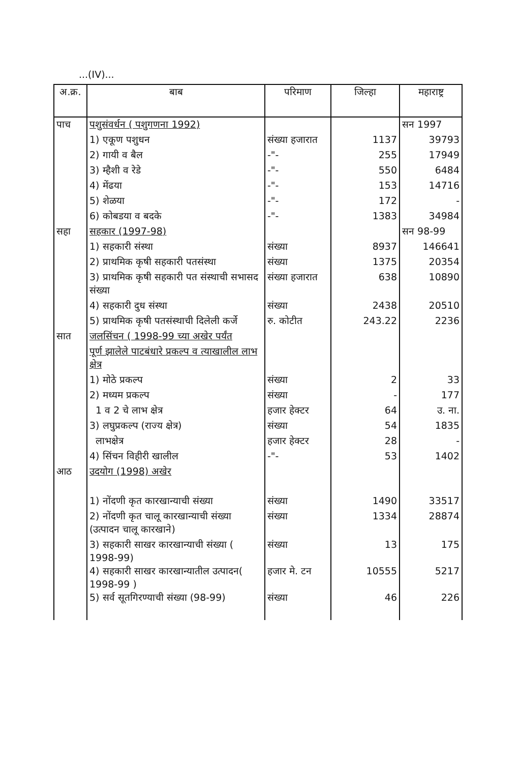...(IV)...
| अ.क्र. | बाब | परिमाण | जिल्हा | महाराष्ट्र |
| --- | --- | --- | --- | --- |
| पाच | पशुसंवर्धन ( पशुगणना 1992) | | | सन 1997 |
| | 1) एकूण पशुधन | संख्या हजारात | 1137 | 39793 |
| | 2) गायी व बैल | -"- | 255 | 17949 |
| | 3) म्हैशी व रेडे | -"- | 550 | 6484 |
| | 4) मेंढया | -"- | 153 | 14716 |
| | 5) शेळया | -"- | 172 | - |
| | 6) कोबडया व बदके | -"- | 1383 | 34984 |
| सहा | सहकार (1997-98) | | | सन 98-99 |
| | 1) सहकारी संस्था | संख्या | 8937 | 146641 |
| | 2) प्राथमिक कृषी सहकारी पतसंस्था | संख्या | 1375 | 20354 |
| | 3) प्राथमिक कृषी सहकारी पत संस्थाची सभासद संख्या | संख्या हजारात | 638 | 10890 |
| | 4) सहकारी दुध संस्था | संख्या | 2438 | 20510 |
| | 5) प्राथमिक कृषी पतसंस्थाची दिलेली कर्जे | रु. कोटीत | 243.22 | 2236 |
| सात | जलसिंचन ( 1998-99 च्या अखेर पर्यंत | | | |
| | पूर्ण झालेले पाटबंधारे प्रकल्प व त्याखालील लाभ क्षेत्र | | | |
| | 1) मोठे प्रकल्प | संख्या | 2 | 33 |
| | 2) मध्यम प्रकल्प | संख्या | - | 177 |
| | 1 व 2 चे लाभ क्षेत्र | हजार हेक्टर | 64 | उ. ना. |
| | 3) लघुप्रकल्प (राज्य क्षेत्र) | संख्या | 54 | 1835 |
| | लाभक्षेत्र | हजार हेक्टर | 28 | - |
| | 4) सिंचन विहीरी खालील | -"- | 53 | 1402 |
| आठ | उदयोग (1998) अखेर | | | |
| | 1) नोंदणी कृत कारखान्याची संख्या | संख्या | 1490 | 33517 |
| | 2) नोंदणी कृत चालू कारखान्याची संख्या (उत्पादन चालू कारखाने) | संख्या | 1334 | 28874 |
| | 3) सहकारी साखर कारखान्याची संख्या ( 1998-99) | संख्या | 13 | 175 |
| | 4) सहकारी साखर कारखान्यातील उत्पादन( 1998-99 ) | हजार मे. टन | 10555 | 5217 |
| | 5) सर्व सूतगिरण्याची संख्या (98-99) | संख्या | 46 | 226 |